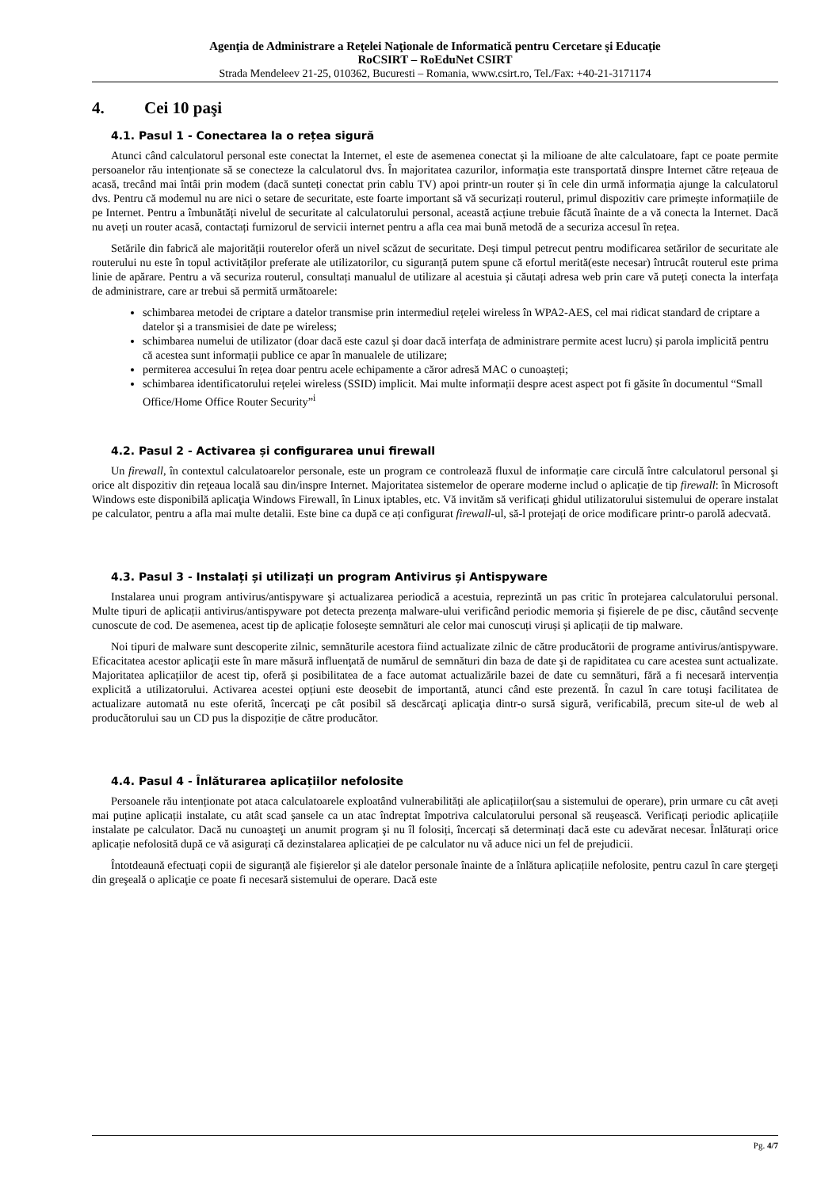Agenţia de Administrare a Reţelei Naţionale de Informatică pentru Cercetare şi Educaţie
RoCSIRT – RoEduNet CSIRT
Strada Mendeleev 21-25, 010362, Bucuresti – Romania, www.csirt.ro, Tel./Fax: +40-21-3171174
4. Cei 10 paşi
4.1. Pasul 1 - Conectarea la o rețea sigură
Atunci când calculatorul personal este conectat la Internet, el este de asemenea conectat și la milioane de alte calculatoare, fapt ce poate permite persoanelor rău intenționate să se conecteze la calculatorul dvs. În majoritatea cazurilor, informația este transportată dinspre Internet către rețeaua de acasă, trecând mai întâi prin modem (dacă sunteți conectat prin cablu TV) apoi printr-un router și în cele din urmă informația ajunge la calculatorul dvs. Pentru că modemul nu are nici o setare de securitate, este foarte important să vă securizați routerul, primul dispozitiv care primește informațiile de pe Internet. Pentru a îmbunătăți nivelul de securitate al calculatorului personal, această acțiune trebuie făcută înainte de a vă conecta la Internet. Dacă nu aveți un router acasă, contactați furnizorul de servicii internet pentru a afla cea mai bună metodă de a securiza accesul în rețea.
Setările din fabrică ale majorității routerelor oferă un nivel scăzut de securitate. Deși timpul petrecut pentru modificarea setărilor de securitate ale routerului nu este în topul activităților preferate ale utilizatorilor, cu siguranță putem spune că efortul merită(este necesar) întrucât routerul este prima linie de apărare. Pentru a vă securiza routerul, consultați manualul de utilizare al acestuia și căutați adresa web prin care vă puteți conecta la interfața de administrare, care ar trebui să permită următoarele:
schimbarea metodei de criptare a datelor transmise prin intermediul rețelei wireless în WPA2-AES, cel mai ridicat standard de criptare a datelor și a transmisiei de date pe wireless;
schimbarea numelui de utilizator (doar dacă este cazul și doar dacă interfața de administrare permite acest lucru) și parola implicită pentru că acestea sunt informații publice ce apar în manualele de utilizare;
permiterea accesului în rețea doar pentru acele echipamente a căror adresă MAC o cunoașteți;
schimbarea identificatorului rețelei wireless (SSID) implicit. Mai multe informații despre acest aspect pot fi găsite în documentul “Small Office/Home Office Router Security”<sup>i</sup>
4.2. Pasul 2 - Activarea și configurarea unui firewall
Un firewall, în contextul calculatoarelor personale, este un program ce controlează fluxul de informație care circulă între calculatorul personal şi orice alt dispozitiv din reţeaua locală sau din/inspre Internet. Majoritatea sistemelor de operare moderne includ o aplicație de tip firewall: în Microsoft Windows este disponibilă aplicaţia Windows Firewall, în Linux iptables, etc. Vă invităm să verificați ghidul utilizatorului sistemului de operare instalat pe calculator, pentru a afla mai multe detalii. Este bine ca după ce ați configurat firewall-ul, să-l protejați de orice modificare printr-o parolă adecvată.
4.3. Pasul 3 - Instalați și utilizați un program Antivirus și Antispyware
Instalarea unui program antivirus/antispyware şi actualizarea periodică a acestuia, reprezintă un pas critic în protejarea calculatorului personal. Multe tipuri de aplicații antivirus/antispyware pot detecta prezența malware-ului verificând periodic memoria și fișierele de pe disc, căutând secvențe cunoscute de cod. De asemenea, acest tip de aplicație folosește semnături ale celor mai cunoscuți viruși și aplicații de tip malware.
Noi tipuri de malware sunt descoperite zilnic, semnăturile acestora fiind actualizate zilnic de către producătorii de programe antivirus/antispyware. Eficacitatea acestor aplicaţii este în mare măsură influenţată de numărul de semnături din baza de date şi de rapiditatea cu care acestea sunt actualizate. Majoritatea aplicațiilor de acest tip, oferă și posibilitatea de a face automat actualizările bazei de date cu semnături, fără a fi necesară intervenția explicită a utilizatorului. Activarea acestei opțiuni este deosebit de importantă, atunci când este prezentă. În cazul în care totuși facilitatea de actualizare automată nu este oferită, încercaţi pe cât posibil să descărcaţi aplicaţia dintr-o sursă sigură, verificabilă, precum site-ul de web al producătorului sau un CD pus la dispoziție de către producător.
4.4. Pasul 4 - Înlăturarea aplicațiilor nefolosite
Persoanele rău intenționate pot ataca calculatoarele exploatând vulnerabilități ale aplicațiilor(sau a sistemului de operare), prin urmare cu cât aveți mai puține aplicații instalate, cu atât scad șansele ca un atac îndreptat împotriva calculatorului personal să reușească. Verificați periodic aplicațiile instalate pe calculator. Dacă nu cunoaşteţi un anumit program şi nu îl folosiți, încercați să determinați dacă este cu adevărat necesar. Înlăturați orice aplicație nefolosită după ce vă asigurați că dezinstalarea aplicației de pe calculator nu vă aduce nici un fel de prejudicii.
Întotdeaună efectuați copii de siguranță ale fișierelor și ale datelor personale înainte de a înlătura aplicațiile nefolosite, pentru cazul în care ştergeţi din greşeală o aplicaţie ce poate fi necesară sistemului de operare. Dacă este
Pg. 4/7